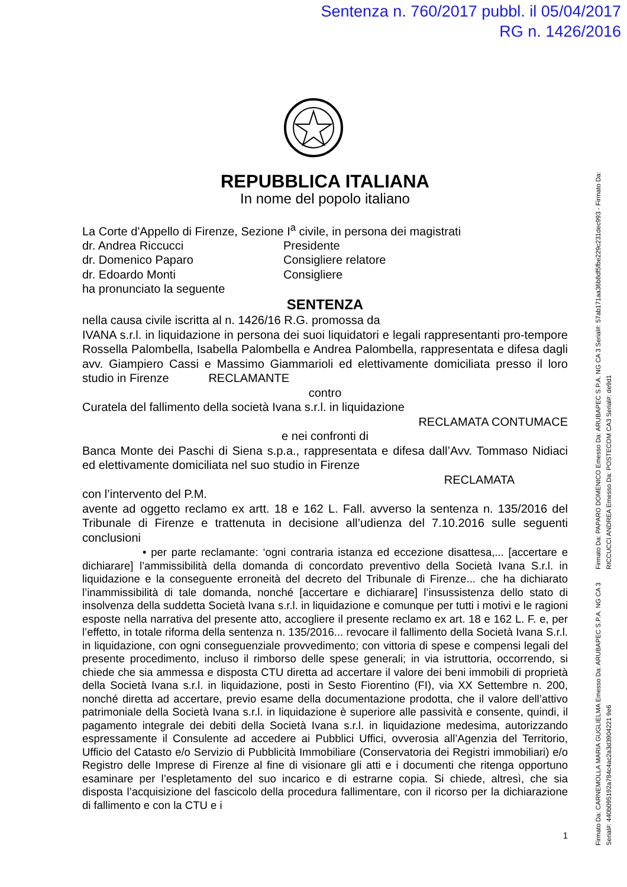Sentenza n. 760/2017 pubbl. il 05/04/2017
RG n. 1426/2016
REPUBBLICA ITALIANA
In nome del popolo italiano
La Corte d'Appello di Firenze, Sezione I<sup>a</sup> civile, in persona dei magistrati
dr. Andrea Riccucci Presidente
dr. Domenico Paparo Consigliere relatore
dr. Edoardo Monti Consigliere
ha pronunciato la seguente
SENTENZA
nella causa civile iscritta al n. 1426/16 R.G. promossa da
IVANA s.r.l. in liquidazione in persona dei suoi liquidatori e legali rappresentanti pro-tempore Rossella Palombella, Isabella Palombella e Andrea Palombella, rappresentata e difesa dagli avv. Giampiero Cassi e Massimo Giammarioli ed elettivamente domiciliata presso il loro studio in Firenze RECLAMANTE
contro
Curatela del fallimento della società Ivana s.r.l. in liquidazione
RECLAMATA CONTUMACE
e nei confronti di
Banca Monte dei Paschi di Siena s.p.a., rappresentata e difesa dall’Avv. Tommaso Nidiaci ed elettivamente domiciliata nel suo studio in Firenze
RECLAMATA
con l’intervento del P.M.
avente ad oggetto reclamo ex artt. 18 e 162 L. Fall. avverso la sentenza n. 135/2016 del Tribunale di Firenze e trattenuta in decisione all’udienza del 7.10.2016 sulle seguenti conclusioni
• per parte reclamante: ‘ogni contraria istanza ed eccezione disattesa,... [accertare e dichiarare] l’ammissibilità della domanda di concordato preventivo della Società Ivana S.r.l. in liquidazione e la conseguente erroneità del decreto del Tribunale di Firenze... che ha dichiarato l’inammissibilità di tale domanda, nonché [accertare e dichiarare] l’insussistenza dello stato di insolvenza della suddetta Società Ivana s.r.l. in liquidazione e comunque per tutti i motivi e le ragioni esposte nella narrativa del presente atto, accogliere il presente reclamo ex art. 18 e 162 L. F. e, per l’effetto, in totale riforma della sentenza n. 135/2016... revocare il fallimento della Società Ivana S.r.l. in liquidazione, con ogni conseguenziale provvedimento; con vittoria di spese e compensi legali del presente procedimento, incluso il rimborso delle spese generali; in via istruttoria, occorrendo, si chiede che sia ammessa e disposta CTU diretta ad accertare il valore dei beni immobili di proprietà della Società Ivana s.r.l. in liquidazione, posti in Sesto Fiorentino (FI), via XX Settembre n. 200, nonché diretta ad accertare, previo esame della documentazione prodotta, che il valore dell’attivo patrimoniale della Società Ivana s.r.l. in liquidazione è superiore alle passività e consente, quindi, il pagamento integrale dei debiti della Società Ivana s.r.l. in liquidazione medesima, autorizzando espressamente il Consulente ad accedere ai Pubblici Uffici, ovverosia all’Agenzia del Territorio, Ufficio del Catasto e/o Servizio di Pubblicità Immobiliare (Conservatoria dei Registri immobiliari) e/o Registro delle Imprese di Firenze al fine di visionare gli atti e i documenti che ritenga opportuno esaminare per l’espletamento del suo incarico e di estrarne copia. Si chiede, altresì, che sia disposta l’acquisizione del fascicolo della procedura fallimentare, con il ricorso per la dichiarazione di fallimento e con la CTU e i
1
Firmato Da: PAPARO DOMENICO Emesso Da: ARUBAPEC S.P.A. NG CA 3 Serial#: 57ab171aa36b8df5fbe229c231dec993 - Firmato Da: RICCUCCI ANDREA Emesso Da: POSTECOM CA3 Serial#: de9d1
Firmato Da: CARNEMOLLA MARIA GUGLIELMA Emesso Da: ARUBAPEC S.P.A. NG CA 3 Serial#: 440b095192a784c4ac2a3d3904221 9e6